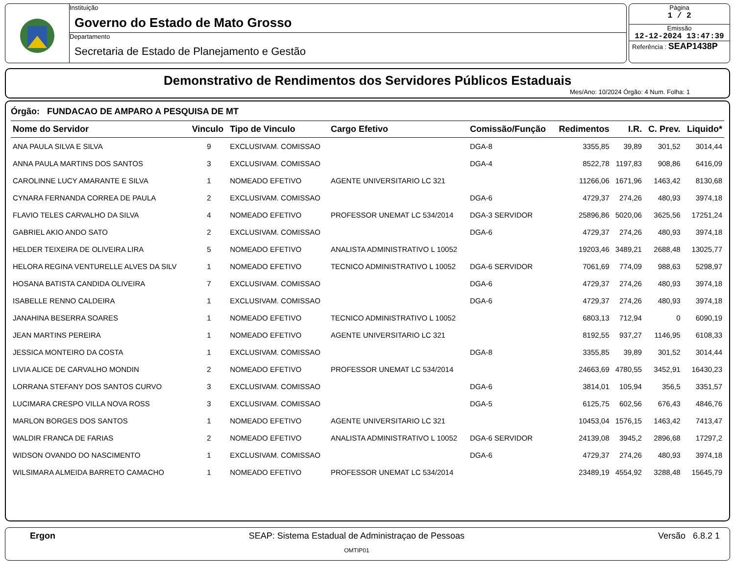Instituição
Governo do Estado de Mato Grosso
Departamento
Secretaria de Estado de Planejamento e Gestão
Página
1 / 2
Emissão
12-12-2024 13:47:39
Referência : SEAP1438P
Demonstrativo de Rendimentos dos Servidores Públicos Estaduais
Mes/Ano: 10/2024 Órgão: 4 Num. Folha: 1
Órgão: FUNDACAO DE AMPARO A PESQUISA DE MT
| Nome do Servidor | Vinculo | Tipo de Vinculo | Cargo Efetivo | Comissão/Função | Redimentos | I.R. | C. Prev. | Liquido* |
| --- | --- | --- | --- | --- | --- | --- | --- | --- |
| ANA PAULA SILVA E SILVA | 9 | EXCLUSIVAM. COMISSAO | | DGA-8 | 3355,85 | 39,89 | 301,52 | 3014,44 |
| ANNA PAULA MARTINS DOS SANTOS | 3 | EXCLUSIVAM. COMISSAO | | DGA-4 | 8522,78 | 1197,83 | 908,86 | 6416,09 |
| CAROLINNE LUCY AMARANTE E SILVA | 1 | NOMEADO EFETIVO | AGENTE UNIVERSITARIO LC 321 | | 11266,06 | 1671,96 | 1463,42 | 8130,68 |
| CYNARA FERNANDA CORREA DE PAULA | 2 | EXCLUSIVAM. COMISSAO | | DGA-6 | 4729,37 | 274,26 | 480,93 | 3974,18 |
| FLAVIO TELES CARVALHO DA SILVA | 4 | NOMEADO EFETIVO | PROFESSOR UNEMAT LC 534/2014 | DGA-3 SERVIDOR | 25896,86 | 5020,06 | 3625,56 | 17251,24 |
| GABRIEL AKIO ANDO SATO | 2 | EXCLUSIVAM. COMISSAO | | DGA-6 | 4729,37 | 274,26 | 480,93 | 3974,18 |
| HELDER TEIXEIRA DE OLIVEIRA LIRA | 5 | NOMEADO EFETIVO | ANALISTA ADMINISTRATIVO L 10052 | | 19203,46 | 3489,21 | 2688,48 | 13025,77 |
| HELORA REGINA VENTURELLE ALVES DA SILV | 1 | NOMEADO EFETIVO | TECNICO ADMINISTRATIVO L 10052 | DGA-6 SERVIDOR | 7061,69 | 774,09 | 988,63 | 5298,97 |
| HOSANA BATISTA CANDIDA OLIVEIRA | 7 | EXCLUSIVAM. COMISSAO | | DGA-6 | 4729,37 | 274,26 | 480,93 | 3974,18 |
| ISABELLE RENNO CALDEIRA | 1 | EXCLUSIVAM. COMISSAO | | DGA-6 | 4729,37 | 274,26 | 480,93 | 3974,18 |
| JANAHINA BESERRA SOARES | 1 | NOMEADO EFETIVO | TECNICO ADMINISTRATIVO L 10052 | | 6803,13 | 712,94 | 0 | 6090,19 |
| JEAN MARTINS PEREIRA | 1 | NOMEADO EFETIVO | AGENTE UNIVERSITARIO LC 321 | | 8192,55 | 937,27 | 1146,95 | 6108,33 |
| JESSICA MONTEIRO DA COSTA | 1 | EXCLUSIVAM. COMISSAO | | DGA-8 | 3355,85 | 39,89 | 301,52 | 3014,44 |
| LIVIA ALICE DE CARVALHO MONDIN | 2 | NOMEADO EFETIVO | PROFESSOR UNEMAT LC 534/2014 | | 24663,69 | 4780,55 | 3452,91 | 16430,23 |
| LORRANA STEFANY DOS SANTOS CURVO | 3 | EXCLUSIVAM. COMISSAO | | DGA-6 | 3814,01 | 105,94 | 356,5 | 3351,57 |
| LUCIMARA CRESPO VILLA NOVA ROSS | 3 | EXCLUSIVAM. COMISSAO | | DGA-5 | 6125,75 | 602,56 | 676,43 | 4846,76 |
| MARLON BORGES DOS SANTOS | 1 | NOMEADO EFETIVO | AGENTE UNIVERSITARIO LC 321 | | 10453,04 | 1576,15 | 1463,42 | 7413,47 |
| WALDIR FRANCA DE FARIAS | 2 | NOMEADO EFETIVO | ANALISTA ADMINISTRATIVO L 10052 | DGA-6 SERVIDOR | 24139,08 | 3945,2 | 2896,68 | 17297,2 |
| WIDSON OVANDO DO NASCIMENTO | 1 | EXCLUSIVAM. COMISSAO | | DGA-6 | 4729,37 | 274,26 | 480,93 | 3974,18 |
| WILSIMARA ALMEIDA BARRETO CAMACHO | 1 | NOMEADO EFETIVO | PROFESSOR UNEMAT LC 534/2014 | | 23489,19 | 4554,92 | 3288,48 | 15645,79 |
Ergon SEAP: Sistema Estadual de Administraçao de Pessoas
OMTIP01
Versão 6.8.2 1